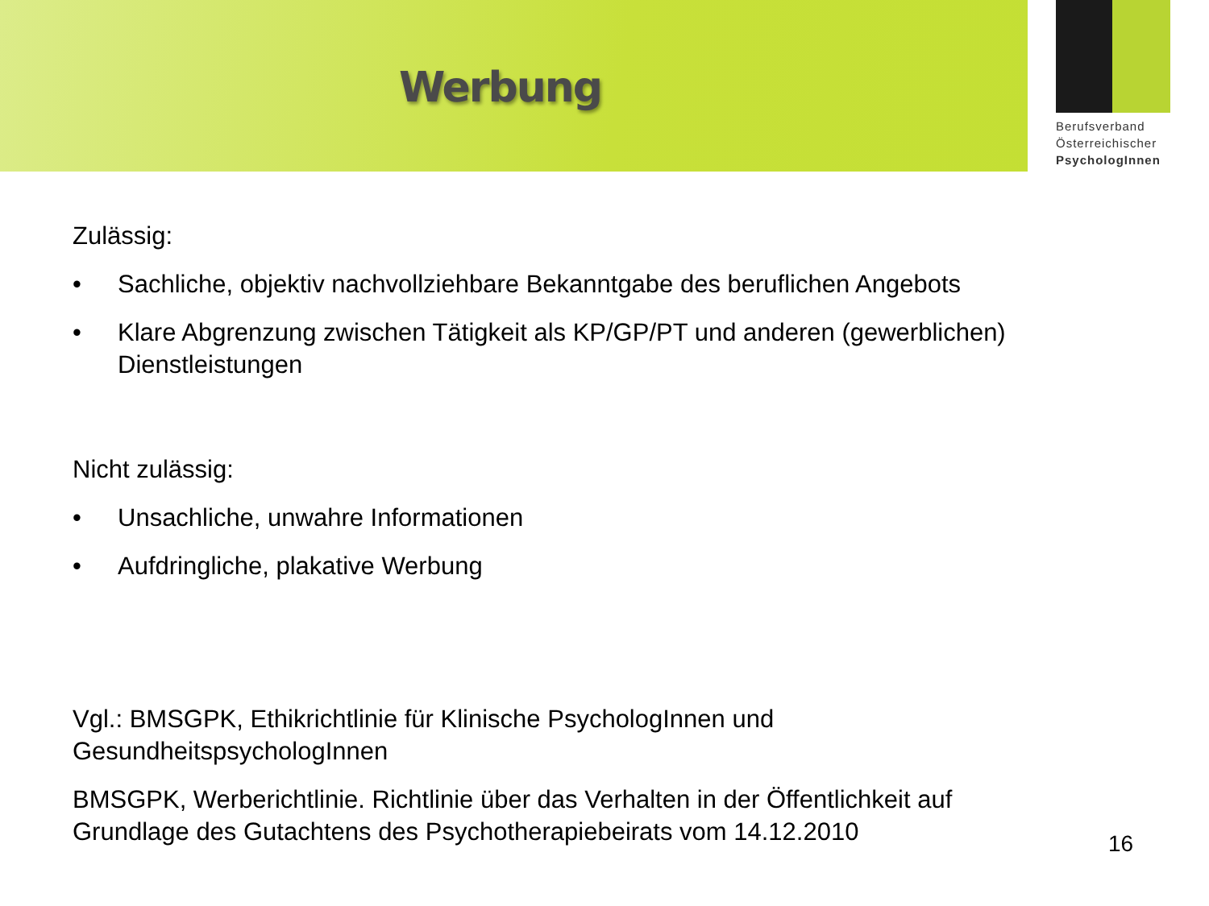Werbung
Berufsverband
Österreichischer
PsychologInnen
Zulässig:
• Sachliche, objektiv nachvollziehbare Bekanntgabe des beruflichen Angebots
• Klare Abgrenzung zwischen Tätigkeit als KP/GP/PT und anderen (gewerblichen) Dienstleistungen
Nicht zulässig:
• Unsachliche, unwahre Informationen
• Aufdringliche, plakative Werbung
Vgl.: BMSGPK, Ethikrichtlinie für Klinische PsychologInnen und
GesundheitspsychologInnen
BMSGPK, Werberichtlinie. Richtlinie über das Verhalten in der Öffentlichkeit auf
Grundlage des Gutachtens des Psychotherapiebeirats vom 14.12.2010
16